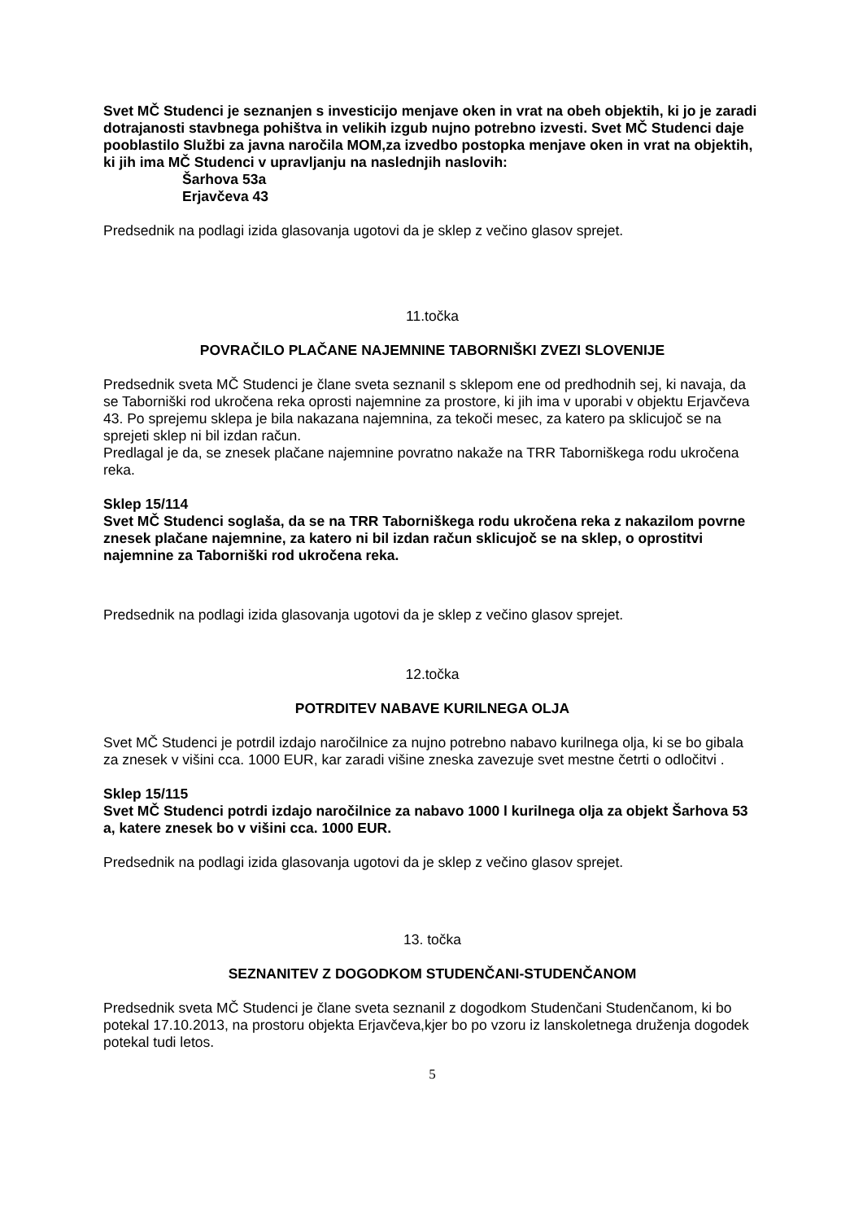Svet MČ Studenci je seznanjen s investicijo menjave oken in vrat na obeh objektih, ki jo je zaradi dotrajanosti stavbnega pohištva in velikih izgub nujno potrebno izvesti. Svet MČ Studenci daje pooblastilo Službi za javna naročila MOM,za izvedbo postopka menjave oken in vrat na objektih, ki jih ima MČ Studenci v upravljanju na naslednjih naslovih:
Šarhova 53a
Erjavčeva 43
Predsednik na podlagi izida glasovanja ugotovi da je sklep z večino glasov sprejet.
11.točka
POVRAČILO PLAČANE NAJEMNINE TABORNIŠKI ZVEZI SLOVENIJE
Predsednik sveta MČ Studenci je člane sveta seznanil s sklepom ene od predhodnih sej, ki navaja, da se Taborniški rod ukročena reka oprosti najemnine za prostore, ki jih ima v uporabi v objektu Erjavčeva 43. Po sprejemu sklepa je bila nakazana najemnina, za tekoči mesec, za katero pa sklicujoč se na sprejeti sklep ni bil izdan račun.
Predlagal je da, se znesek plačane najemnine povratno nakaže na TRR Taborniškega rodu ukročena reka.
Sklep 15/114
Svet MČ Studenci soglaša, da se na TRR Taborniškega rodu ukročena reka z nakazilom povrne znesek plačane najemnine, za katero ni bil izdan račun sklicujoč se na sklep, o oprostitvi najemnine za Taborniški rod ukročena reka.
Predsednik na podlagi izida glasovanja ugotovi da je sklep z večino glasov sprejet.
12.točka
POTRDITEV NABAVE KURILNEGA OLJA
Svet MČ Studenci je potrdil izdajo naročilnice za nujno potrebno nabavo kurilnega olja, ki se bo gibala za znesek v višini cca. 1000 EUR, kar zaradi višine zneska zavezuje svet mestne četrti o odločitvi .
Sklep 15/115
Svet MČ Studenci potrdi izdajo naročilnice za nabavo 1000 l kurilnega olja za objekt Šarhova 53 a, katere znesek bo v višini cca. 1000 EUR.
Predsednik na podlagi izida glasovanja ugotovi da je sklep z večino glasov sprejet.
13. točka
SEZNANITEV Z DOGODKOM STUDENČANI-STUDENČANOM
Predsednik sveta MČ Studenci je člane sveta seznanil z dogodkom Studenčani Studenčanom, ki bo potekal 17.10.2013, na prostoru objekta Erjavčeva,kjer bo po vzoru iz lanskoletnega druženja dogodek potekal tudi letos.
5